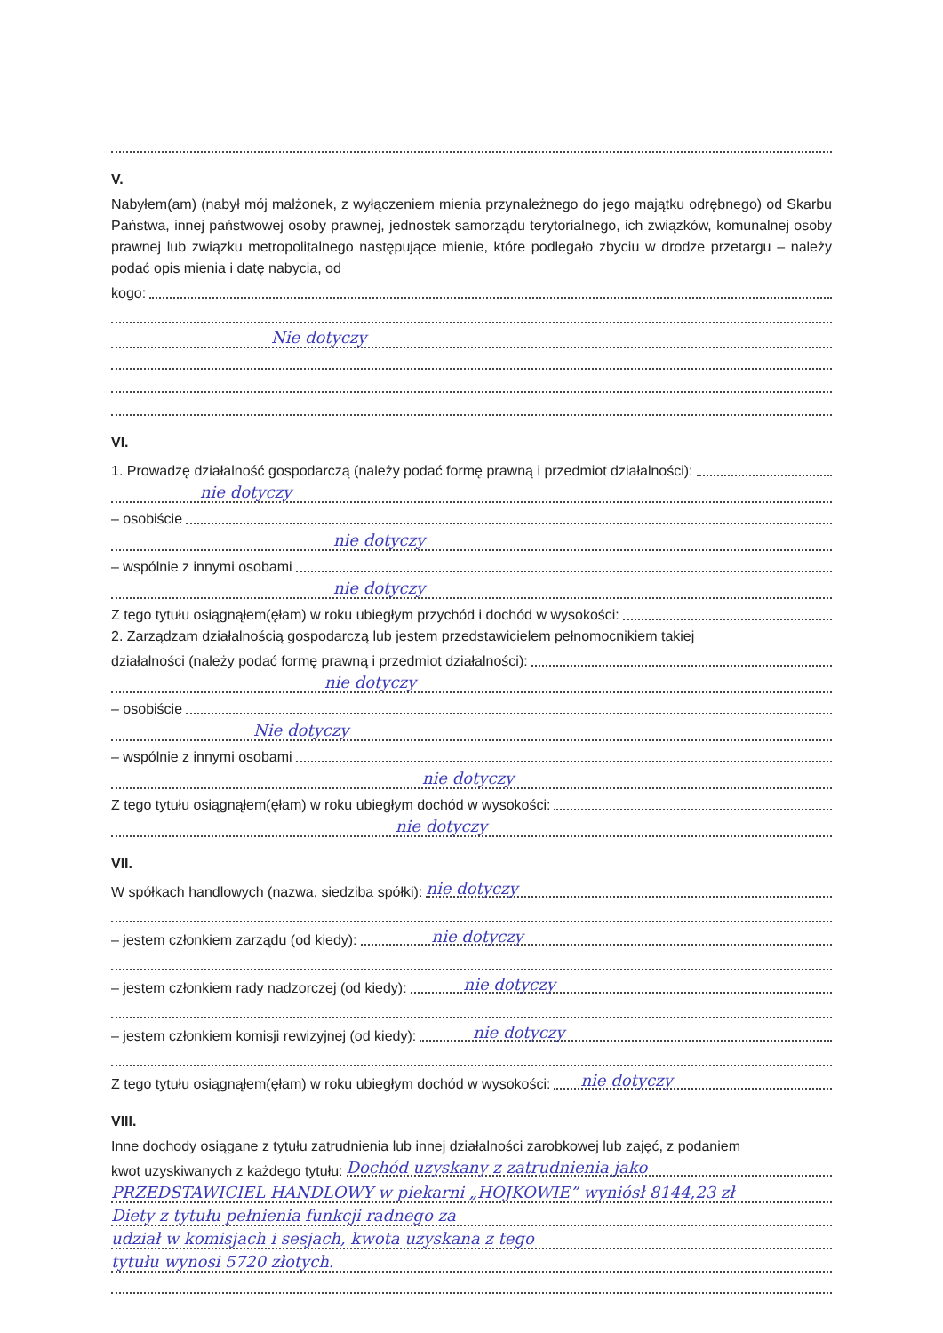V.
Nabyłem(am) (nabył mój małżonek, z wyłączeniem mienia przynależnego do jego majątku odrębnego) od Skarbu Państwa, innej państwowej osoby prawnej, jednostek samorządu terytorialnego, ich związków, komunalnej osoby prawnej lub związku metropolitalnego następujące mienie, które podlegało zbyciu w drodze przetargu – należy podać opis mienia i datę nabycia, od
kogo:
Nie dotyczy
VI.
1. Prowadzę działalność gospodarczą (należy podać formę prawną i przedmiot działalności):
nie dotyczy
– osobiście
nie dotyczy
– wspólnie z innymi osobami
nie dotyczy
Z tego tytułu osiągnąłem(ęłam) w roku ubiegłym przychód i dochód w wysokości:
2. Zarządzam działalnością gospodarczą lub jestem przedstawicielem pełnomocnikiem takiej
działalności (należy podać formę prawną i przedmiot działalności):
nie dotyczy
– osobiście
Nie dotyczy
– wspólnie z innymi osobami
nie dotyczy
Z tego tytułu osiągnąłem(ęłam) w roku ubiegłym dochód w wysokości:
nie dotyczy
VII.
W spółkach handlowych (nazwa, siedziba spółki): nie dotyczy
– jestem członkiem zarządu (od kiedy): nie dotyczy
– jestem członkiem rady nadzorczej (od kiedy): nie dotyczy
– jestem członkiem komisji rewizyjnej (od kiedy): nie dotyczy
Z tego tytułu osiągnąłem(ęłam) w roku ubiegłym dochód w wysokości: nie dotyczy
VIII.
Inne dochody osiągane z tytułu zatrudnienia lub innej działalności zarobkowej lub zajęć, z podaniem
kwot uzyskiwanych z każdego tytułu: Dochód uzyskany z zatrudnienia jako
PRZEDSTAWICIEL HANDLOWY w piekarni „HOJKOWIE” wyniósł 8144,23 zł
Diety z tytułu pełnienia funkcji radnego za
udział w komisjach i sesjach, kwota uzyskana z tego
tytułu wynosi 5720 złotych.